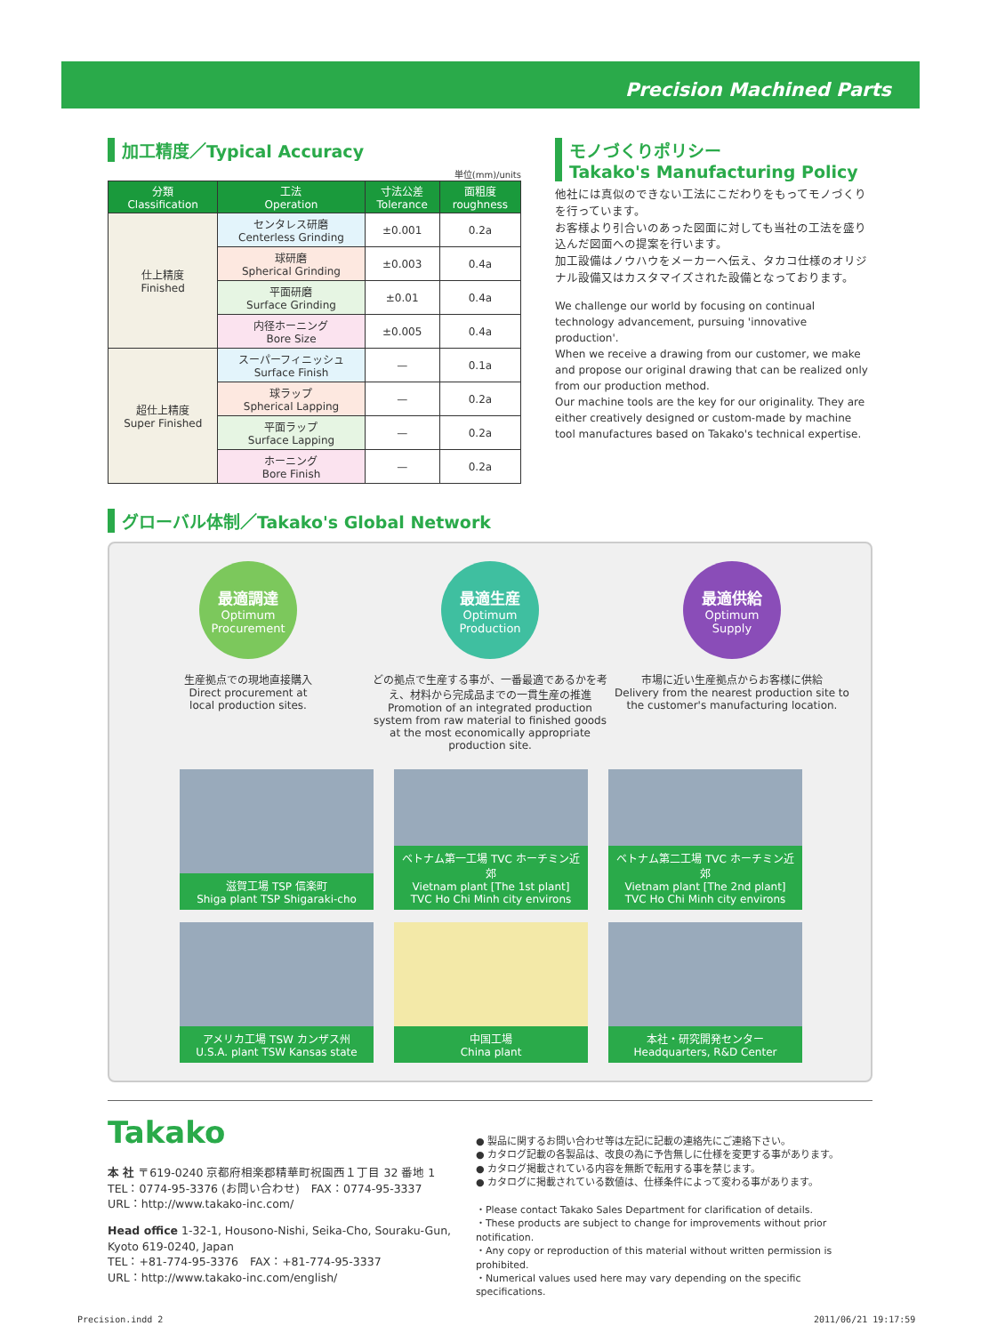Precision Machined Parts
加工精度／Typical Accuracy
単位(mm)/units
| 分類 Classification | 工法 Operation | 寸法公差 Tolerance | 面粗度 roughness |
| --- | --- | --- | --- |
| 仕上精度 Finished | センタレス研磨 Centerless Grinding | ±0.001 | 0.2a |
| | 球研磨 Spherical Grinding | ±0.003 | 0.4a |
| | 平面研磨 Surface Grinding | ±0.01 | 0.4a |
| | 内径ホーニング Bore Size | ±0.005 | 0.4a |
| 超仕上精度 Super Finished | スーパーフィニッシュ Surface Finish | — | 0.1a |
| | 球ラップ Spherical Lapping | — | 0.2a |
| | 平面ラップ Surface Lapping | — | 0.2a |
| | ホーニング Bore Finish | — | 0.2a |
モノづくりポリシー
Takako's Manufacturing Policy
他社には真似のできない工法にこだわりをもってモノづくりを行っています。
お客様より引合いのあった図面に対しても当社の工法を盛り込んだ図面への提案を行います。
加工設備はノウハウをメーカーへ伝え、タカコ仕様のオリジナル設備又はカスタマイズされた設備となっております。
We challenge our world by focusing on continual technology advancement, pursuing 'innovative production'.
When we receive a drawing from our customer, we make and propose our original drawing that can be realized only from our production method.
Our machine tools are the key for our originality. They are either creatively designed or custom-made by machine tool manufactures based on Takako's technical expertise.
グローバル体制／Takako's Global Network
最適調達
Optimum
Procurement
生産拠点での現地直接購入
Direct procurement at
local production sites.
最適生産
Optimum
Production
どの拠点で生産する事が、一番最適であるかを考え、材料から完成品までの一貫生産の推進
Promotion of an integrated production system from raw material to finished goods at the most economically appropriate production site.
最適供給
Optimum
Supply
市場に近い生産拠点からお客様に供給
Delivery from the nearest production site to the customer's manufacturing location.
滋賀工場 TSP 信楽町
Shiga plant TSP Shigaraki-cho
ベトナム第一工場 TVC ホーチミン近郊
Vietnam plant [The 1st plant]
TVC Ho Chi Minh city environs
ベトナム第二工場 TVC ホーチミン近郊
Vietnam plant [The 2nd plant]
TVC Ho Chi Minh city environs
アメリカ工場 TSW カンザス州
U.S.A. plant TSW Kansas state
中国工場
China plant
本社・研究開発センター
Headquarters, R&D Center
Takako
本 社 〒619-0240 京都府相楽郡精華町祝園西１丁目 32 番地 1
TEL：0774-95-3376 (お問い合わせ)　FAX：0774-95-3337
URL：http://www.takako-inc.com/
Head office 1-32-1, Housono-Nishi, Seika-Cho, Souraku-Gun, Kyoto 619-0240, Japan
TEL：+81-774-95-3376　FAX：+81-774-95-3337
URL：http://www.takako-inc.com/english/
● 製品に関するお問い合わせ等は左記に記載の連絡先にご連絡下さい。
● カタログ記載の各製品は、改良の為に予告無しに仕様を変更する事があります。
● カタログ掲載されている内容を無断で転用する事を禁じます。
● カタログに掲載されている数値は、仕様条件によって変わる事があります。
・Please contact Takako Sales Department for clarification of details.
・These products are subject to change for improvements without prior notification.
・Any copy or reproduction of this material without written permission is prohibited.
・Numerical values used here may vary depending on the specific specifications.
Precision.indd 2 2011/06/21 19:17:59